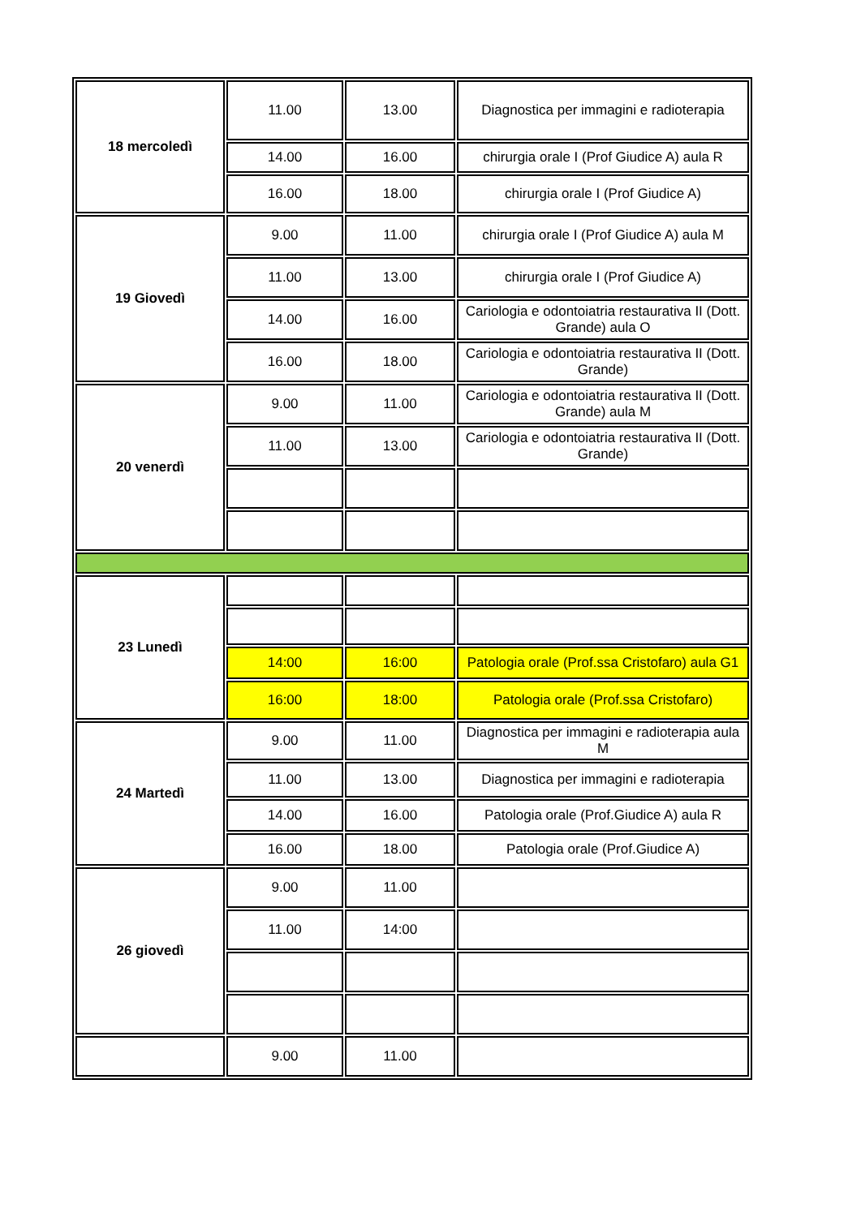| 18 mercoledì | 11.00 | 13.00 | Diagnostica per immagini e radioterapia |
| | 14.00 | 16.00 | chirurgia orale I (Prof Giudice A) aula R |
| | 16.00 | 18.00 | chirurgia orale I (Prof Giudice A) |
| 19 Giovedì | 9.00 | 11.00 | chirurgia orale I (Prof Giudice A) aula M |
| | 11.00 | 13.00 | chirurgia orale I (Prof Giudice A) |
| | 14.00 | 16.00 | Cariologia e odontoiatria restaurativa II (Dott. Grande) aula O |
| | 16.00 | 18.00 | Cariologia e odontoiatria restaurativa II (Dott. Grande) |
| 20 venerdì | 9.00 | 11.00 | Cariologia e odontoiatria restaurativa II (Dott. Grande) aula M |
| | 11.00 | 13.00 | Cariologia e odontoiatria restaurativa II (Dott. Grande) |
| 23 Lunedì | | | |
| | 14:00 | 16:00 | Patologia orale (Prof.ssa Cristofaro) aula G1 |
| | 16:00 | 18:00 | Patologia orale (Prof.ssa Cristofaro) |
| 24 Martedì | 9.00 | 11.00 | Diagnostica per immagini e radioterapia aula M |
| | 11.00 | 13.00 | Diagnostica per immagini e radioterapia |
| | 14.00 | 16.00 | Patologia orale (Prof.Giudice A) aula R |
| | 16.00 | 18.00 | Patologia orale (Prof.Giudice A) |
| 26 giovedì | 9.00 | 11.00 | |
| | 11.00 | 14:00 | |
| | 9.00 | 11.00 | |